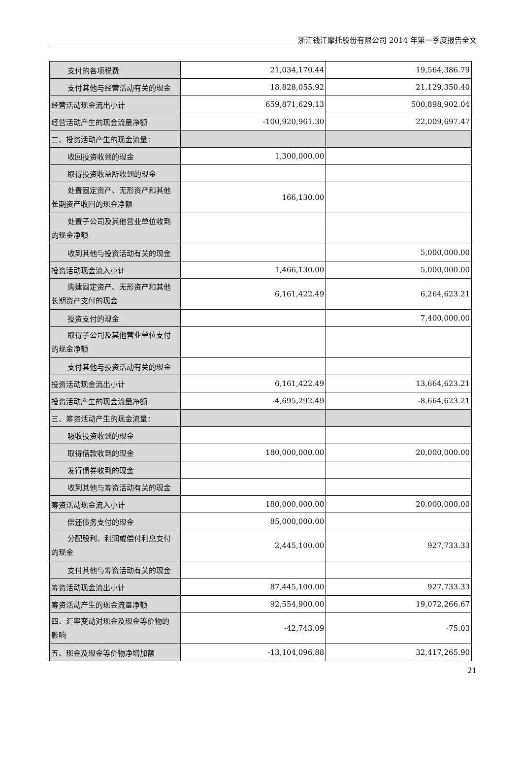浙江钱江摩托股份有限公司 2014 年第一季度报告全文
| 支付的各项税费 | 21,034,170.44 | 19,564,386.79 |
| 支付其他与经营活动有关的现金 | 18,828,055.92 | 21,129,350.40 |
| 经营活动现金流出小计 | 659,871,629.13 | 500,898,902.04 |
| 经营活动产生的现金流量净额 | -100,920,961.30 | 22,009,697.47 |
| 二、投资活动产生的现金流量： | | |
| 收回投资收到的现金 | 1,300,000.00 | |
| 取得投资收益所收到的现金 | | |
| 处置固定资产、无形资产和其他 长期资产收回的现金净额 | 166,130.00 | |
| 处置子公司及其他营业单位收到 的现金净额 | | |
| 收到其他与投资活动有关的现金 | | 5,000,000.00 |
| 投资活动现金流入小计 | 1,466,130.00 | 5,000,000.00 |
| 购建固定资产、无形资产和其他 长期资产支付的现金 | 6,161,422.49 | 6,264,623.21 |
| 投资支付的现金 | | 7,400,000.00 |
| 取得子公司及其他营业单位支付 的现金净额 | | |
| 支付其他与投资活动有关的现金 | | |
| 投资活动现金流出小计 | 6,161,422.49 | 13,664,623.21 |
| 投资活动产生的现金流量净额 | -4,695,292.49 | -8,664,623.21 |
| 三、筹资活动产生的现金流量： | | |
| 吸收投资收到的现金 | | |
| 取得借款收到的现金 | 180,000,000.00 | 20,000,000.00 |
| 发行债券收到的现金 | | |
| 收到其他与筹资活动有关的现金 | | |
| 筹资活动现金流入小计 | 180,000,000.00 | 20,000,000.00 |
| 偿还债务支付的现金 | 85,000,000.00 | |
| 分配股利、利润或偿付利息支付 的现金 | 2,445,100.00 | 927,733.33 |
| 支付其他与筹资活动有关的现金 | | |
| 筹资活动现金流出小计 | 87,445,100.00 | 927,733.33 |
| 筹资活动产生的现金流量净额 | 92,554,900.00 | 19,072,266.67 |
| 四、汇率变动对现金及现金等价物的 影响 | -42,743.09 | -75.03 |
| 五、现金及现金等价物净增加额 | -13,104,096.88 | 32,417,265.90 |
21